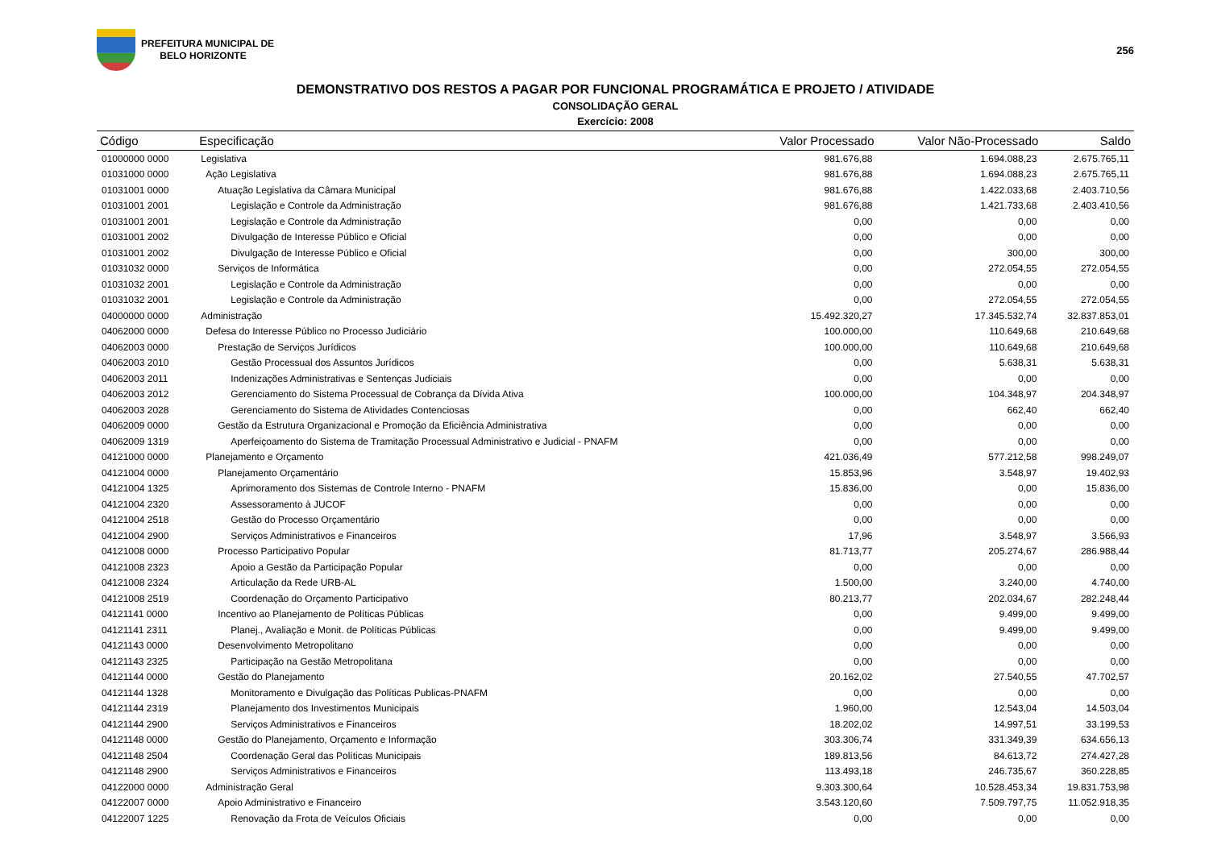PREFEITURA MUNICIPAL DE
BELO HORIZONTE
256
DEMONSTRATIVO DOS RESTOS A PAGAR POR FUNCIONAL PROGRAMÁTICA E PROJETO / ATIVIDADE
CONSOLIDAÇÃO GERAL
Exercício: 2008
| Código | Especificação | Valor Processado | Valor Não-Processado | Saldo |
| --- | --- | --- | --- | --- |
| 01000000 0000 | Legislativa | 981.676,88 | 1.694.088,23 | 2.675.765,11 |
| 01031000 0000 | Ação Legislativa | 981.676,88 | 1.694.088,23 | 2.675.765,11 |
| 01031001 0000 | Atuação Legislativa da Câmara Municipal | 981.676,88 | 1.422.033,68 | 2.403.710,56 |
| 01031001 2001 | Legislação e Controle da Administração | 981.676,88 | 1.421.733,68 | 2.403.410,56 |
| 01031001 2001 | Legislação e Controle da Administração | 0,00 | 0,00 | 0,00 |
| 01031001 2002 | Divulgação de Interesse Público e Oficial | 0,00 | 0,00 | 0,00 |
| 01031001 2002 | Divulgação de Interesse Público e Oficial | 0,00 | 300,00 | 300,00 |
| 01031032 0000 | Serviços de Informática | 0,00 | 272.054,55 | 272.054,55 |
| 01031032 2001 | Legislação e Controle da Administração | 0,00 | 0,00 | 0,00 |
| 01031032 2001 | Legislação e Controle da Administração | 0,00 | 272.054,55 | 272.054,55 |
| 04000000 0000 | Administração | 15.492.320,27 | 17.345.532,74 | 32.837.853,01 |
| 04062000 0000 | Defesa do Interesse Público no Processo Judiciário | 100.000,00 | 110.649,68 | 210.649,68 |
| 04062003 0000 | Prestação de Serviços Jurídicos | 100.000,00 | 110.649,68 | 210.649,68 |
| 04062003 2010 | Gestão Processual dos Assuntos Jurídicos | 0,00 | 5.638,31 | 5.638,31 |
| 04062003 2011 | Indenizações Administrativas e Sentenças Judiciais | 0,00 | 0,00 | 0,00 |
| 04062003 2012 | Gerenciamento do Sistema Processual de Cobrança da Dívida Ativa | 100.000,00 | 104.348,97 | 204.348,97 |
| 04062003 2028 | Gerenciamento do Sistema de Atividades Contenciosas | 0,00 | 662,40 | 662,40 |
| 04062009 0000 | Gestão da Estrutura Organizacional e Promoção da Eficiência Administrativa | 0,00 | 0,00 | 0,00 |
| 04062009 1319 | Aperfeiçoamento do Sistema de Tramitação Processual Administrativo e Judicial - PNAFM | 0,00 | 0,00 | 0,00 |
| 04121000 0000 | Planejamento e Orçamento | 421.036,49 | 577.212,58 | 998.249,07 |
| 04121004 0000 | Planejamento Orçamentário | 15.853,96 | 3.548,97 | 19.402,93 |
| 04121004 1325 | Aprimoramento dos Sistemas de Controle Interno - PNAFM | 15.836,00 | 0,00 | 15.836,00 |
| 04121004 2320 | Assessoramento à JUCOF | 0,00 | 0,00 | 0,00 |
| 04121004 2518 | Gestão do Processo Orçamentário | 0,00 | 0,00 | 0,00 |
| 04121004 2900 | Serviços Administrativos e Financeiros | 17,96 | 3.548,97 | 3.566,93 |
| 04121008 0000 | Processo Participativo Popular | 81.713,77 | 205.274,67 | 286.988,44 |
| 04121008 2323 | Apoio a Gestão da Participação Popular | 0,00 | 0,00 | 0,00 |
| 04121008 2324 | Articulação da Rede URB-AL | 1.500,00 | 3.240,00 | 4.740,00 |
| 04121008 2519 | Coordenação do Orçamento Participativo | 80.213,77 | 202.034,67 | 282.248,44 |
| 04121141 0000 | Incentivo ao Planejamento de Políticas Públicas | 0,00 | 9.499,00 | 9.499,00 |
| 04121141 2311 | Planej., Avaliação e Monit. de Políticas Públicas | 0,00 | 9.499,00 | 9.499,00 |
| 04121143 0000 | Desenvolvimento Metropolitano | 0,00 | 0,00 | 0,00 |
| 04121143 2325 | Participação na Gestão Metropolitana | 0,00 | 0,00 | 0,00 |
| 04121144 0000 | Gestão do Planejamento | 20.162,02 | 27.540,55 | 47.702,57 |
| 04121144 1328 | Monitoramento e Divulgação das Políticas Publicas-PNAFM | 0,00 | 0,00 | 0,00 |
| 04121144 2319 | Planejamento dos Investimentos Municipais | 1.960,00 | 12.543,04 | 14.503,04 |
| 04121144 2900 | Serviços Administrativos e Financeiros | 18.202,02 | 14.997,51 | 33.199,53 |
| 04121148 0000 | Gestão do Planejamento, Orçamento e Informação | 303.306,74 | 331.349,39 | 634.656,13 |
| 04121148 2504 | Coordenação Geral das Políticas Municipais | 189.813,56 | 84.613,72 | 274.427,28 |
| 04121148 2900 | Serviços Administrativos e Financeiros | 113.493,18 | 246.735,67 | 360.228,85 |
| 04122000 0000 | Administração Geral | 9.303.300,64 | 10.528.453,34 | 19.831.753,98 |
| 04122007 0000 | Apoio Administrativo e Financeiro | 3.543.120,60 | 7.509.797,75 | 11.052.918,35 |
| 04122007 1225 | Renovação da Frota de Veículos Oficiais | 0,00 | 0,00 | 0,00 |